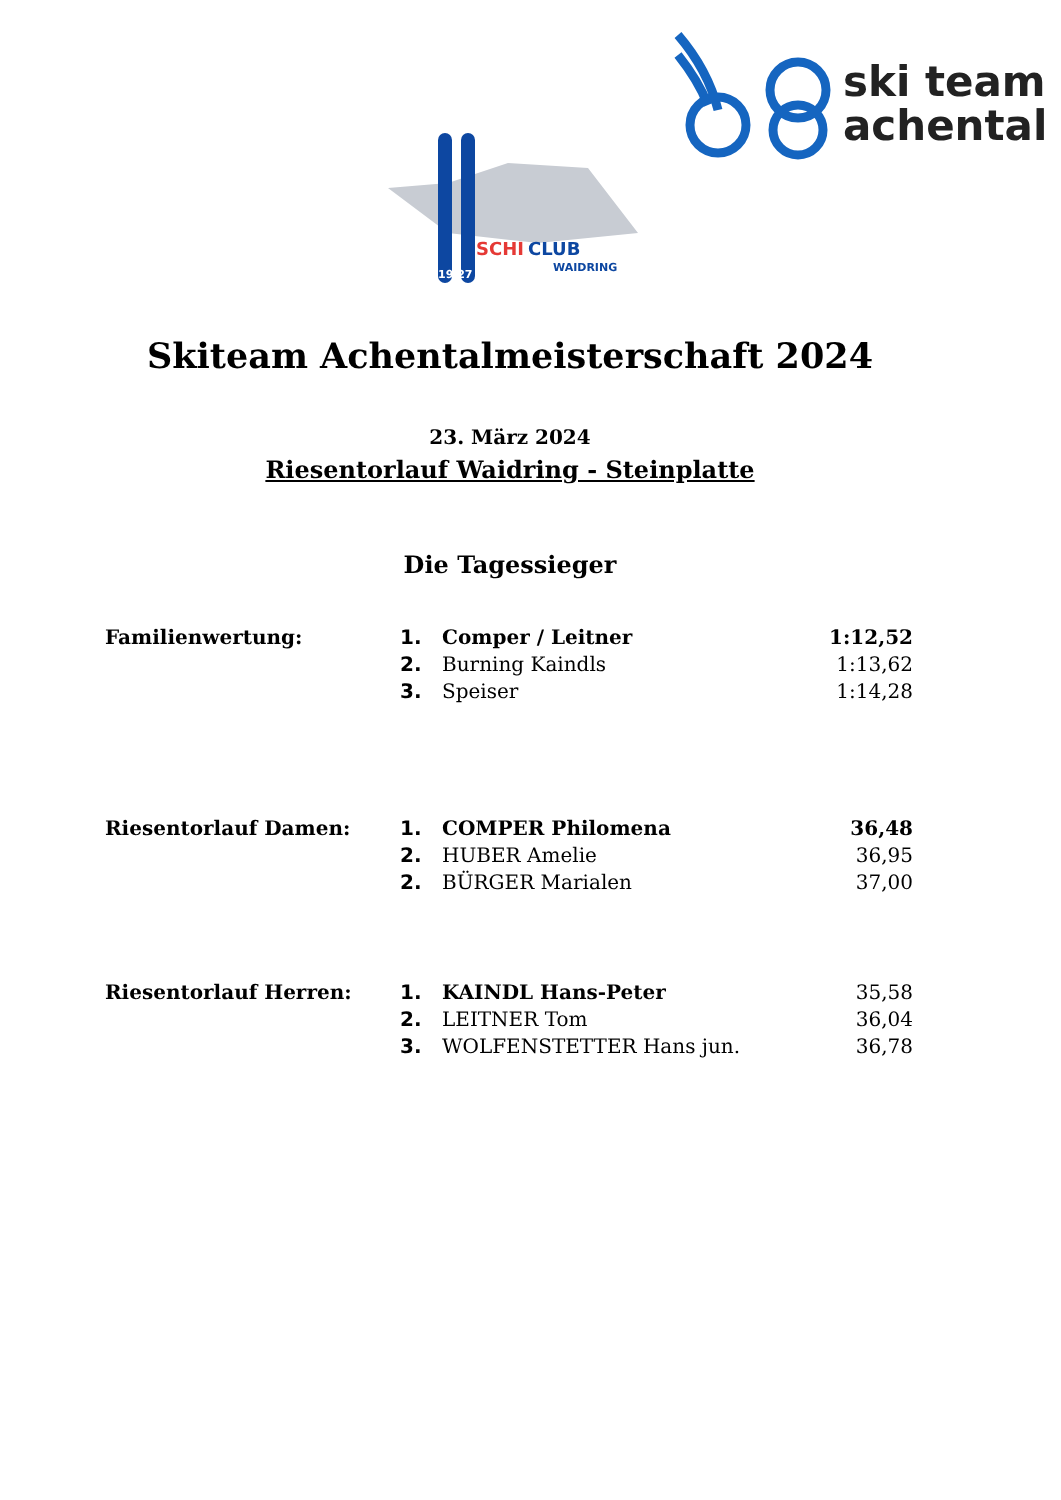ski team
achental
SCHI
CLUB
WAIDRING
19 27
Skiteam Achentalmeisterschaft 2024
23. März 2024
Riesentorlauf Waidring - Steinplatte
Die Tagessieger
| Familienwertung: | 1. | Comper / Leitner | 1:12,52 |
| | 2. | Burning Kaindls | 1:13,62 |
| | 3. | Speiser | 1:14,28 |
| Riesentorlauf Damen: | 1. | COMPER Philomena | 36,48 |
| | 2. | HUBER Amelie | 36,95 |
| | 2. | BÜRGER Marialen | 37,00 |
| Riesentorlauf Herren: | 1. | KAINDL Hans-Peter | 35,58 |
| | 2. | LEITNER Tom | 36,04 |
| | 3. | WOLFENSTETTER Hans jun. | 36,78 |